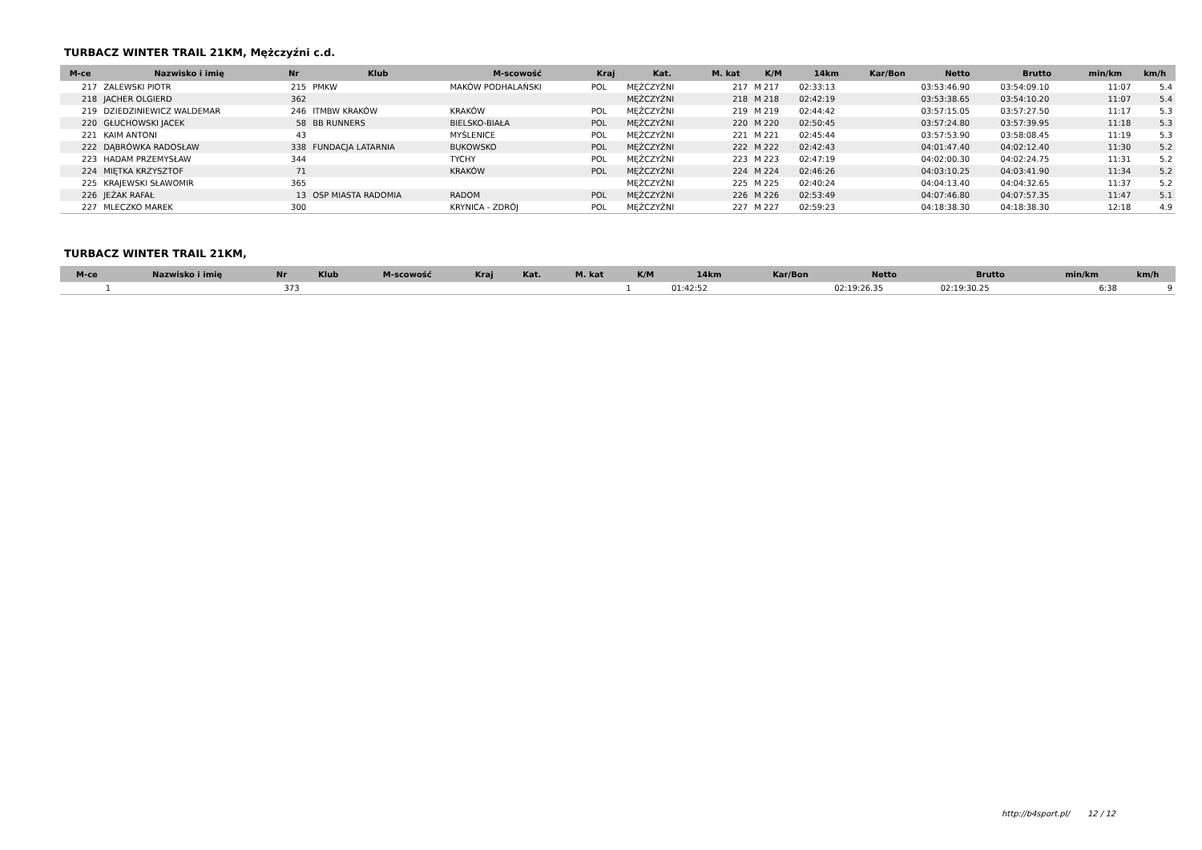TURBACZ WINTER TRAIL 21KM, Mężczyźni c.d.
| M-ce | Nazwisko i imię | Nr | Klub | M-scowość | Kraj | Kat. | M. kat | K/M | 14km | Kar/Bon | Netto | Brutto | min/km | km/h |
| --- | --- | --- | --- | --- | --- | --- | --- | --- | --- | --- | --- | --- | --- | --- |
| 217 | ZALEWSKI PIOTR | 215 | PMKW | MAKÓW PODHALAŃSKI | POL | MĘŻCZYŹNI | 217 | M 217 | 02:33:13 | | 03:53:46.90 | 03:54:09.10 | 11:07 | 5.4 |
| 218 | JACHER OLGIERD | 362 | | | | MĘŻCZYŹNI | 218 | M 218 | 02:42:19 | | 03:53:38.65 | 03:54:10.20 | 11:07 | 5.4 |
| 219 | DZIEDZINIEWICZ WALDEMAR | 246 | ITMBW KRAKÓW | KRAKÓW | POL | MĘŻCZYŹNI | 219 | M 219 | 02:44:42 | | 03:57:15.05 | 03:57:27.50 | 11:17 | 5.3 |
| 220 | GŁUCHOWSKI JACEK | 58 | BB RUNNERS | BIELSKO-BIAŁA | POL | MĘŻCZYŹNI | 220 | M 220 | 02:50:45 | | 03:57:24.80 | 03:57:39.95 | 11:18 | 5.3 |
| 221 | KAIM ANTONI | 43 | | MYŚLENICE | POL | MĘŻCZYŹNI | 221 | M 221 | 02:45:44 | | 03:57:53.90 | 03:58:08.45 | 11:19 | 5.3 |
| 222 | DĄBRÓWKA RADOSŁAW | 338 | FUNDACJA LATARNIA | BUKOWSKO | POL | MĘŻCZYŹNI | 222 | M 222 | 02:42:43 | | 04:01:47.40 | 04:02:12.40 | 11:30 | 5.2 |
| 223 | HADAM PRZEMYSŁAW | 344 | | TYCHY | POL | MĘŻCZYŹNI | 223 | M 223 | 02:47:19 | | 04:02:00.30 | 04:02:24.75 | 11:31 | 5.2 |
| 224 | MIĘTKA KRZYSZTOF | 71 | | KRAKÓW | POL | MĘŻCZYŹNI | 224 | M 224 | 02:46:26 | | 04:03:10.25 | 04:03:41.90 | 11:34 | 5.2 |
| 225 | KRAJEWSKI SŁAWOMIR | 365 | | | | MĘŻCZYŹNI | 225 | M 225 | 02:40:24 | | 04:04:13.40 | 04:04:32.65 | 11:37 | 5.2 |
| 226 | JEŻAK RAFAŁ | 13 | OSP MIASTA RADOMIA | RADOM | POL | MĘŻCZYŹNI | 226 | M 226 | 02:53:49 | | 04:07:46.80 | 04:07:57.35 | 11:47 | 5.1 |
| 227 | MLECZKO MAREK | 300 | | KRYNICA - ZDRÓJ | POL | MĘŻCZYŹNI | 227 | M 227 | 02:59:23 | | 04:18:38.30 | 04:18:38.30 | 12:18 | 4.9 |
TURBACZ WINTER TRAIL 21KM,
| M-ce | Nazwisko i imię | Nr | Klub | M-scowość | Kraj | Kat. | M. kat | K/M | 14km | Kar/Bon | Netto | Brutto | min/km | km/h |
| --- | --- | --- | --- | --- | --- | --- | --- | --- | --- | --- | --- | --- | --- | --- |
| 1 | | 373 | | | | | | 1 | 01:42:52 | | 02:19:26.35 | 02:19:30.25 | 6:38 | 9 |
http://b4sport.pl/ 12 / 12